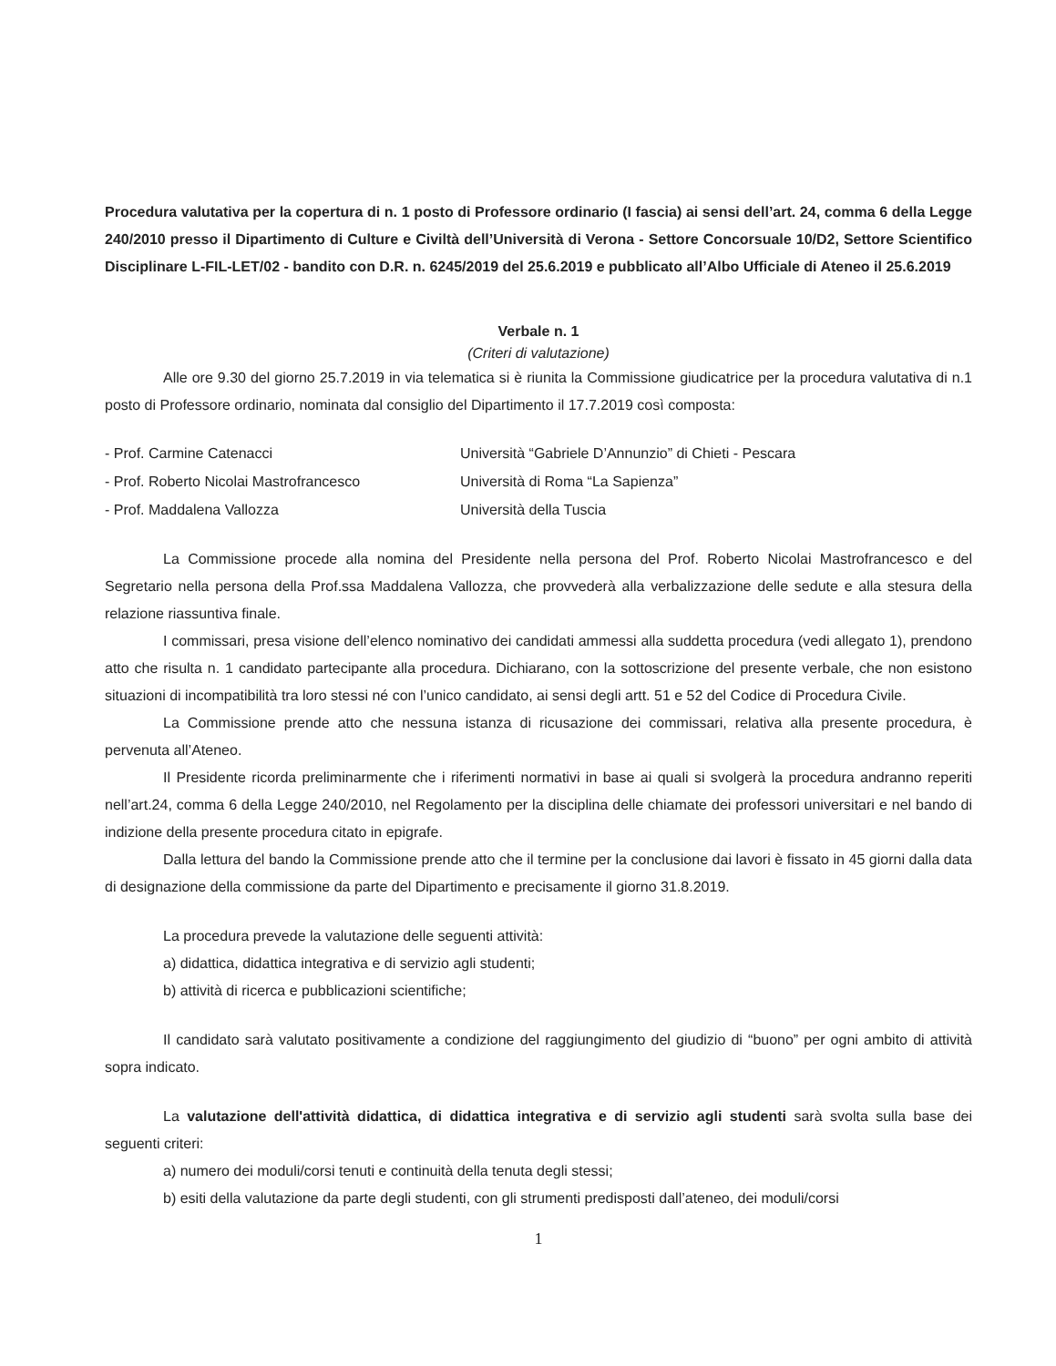Procedura valutativa per la copertura di n. 1 posto di Professore ordinario (I fascia) ai sensi dell’art. 24, comma 6 della Legge 240/2010 presso il Dipartimento di Culture e Civiltà dell’Università di Verona - Settore Concorsuale 10/D2, Settore Scientifico Disciplinare L-FIL-LET/02 - bandito con D.R. n. 6245/2019 del 25.6.2019 e pubblicato all’Albo Ufficiale di Ateneo il 25.6.2019
Verbale n. 1
(Criteri di valutazione)
Alle ore 9.30 del giorno 25.7.2019 in via telematica si è riunita la Commissione giudicatrice per la procedura valutativa di n.1 posto di Professore ordinario, nominata dal consiglio del Dipartimento il 17.7.2019 così composta:
- Prof. Carmine Catenacci Università “Gabriele D’Annunzio” di Chieti - Pescara
- Prof. Roberto Nicolai Mastrofrancesco Università di Roma “La Sapienza”
- Prof. Maddalena Vallozza Università della Tuscia
La Commissione procede alla nomina del Presidente nella persona del Prof. Roberto Nicolai Mastrofrancesco e del Segretario nella persona della Prof.ssa Maddalena Vallozza, che provvederà alla verbalizzazione delle sedute e alla stesura della relazione riassuntiva finale.
I commissari, presa visione dell’elenco nominativo dei candidati ammessi alla suddetta procedura (vedi allegato 1), prendono atto che risulta n. 1 candidato partecipante alla procedura. Dichiarano, con la sottoscrizione del presente verbale, che non esistono situazioni di incompatibilità tra loro stessi né con l’unico candidato, ai sensi degli artt. 51 e 52 del Codice di Procedura Civile.
La Commissione prende atto che nessuna istanza di ricusazione dei commissari, relativa alla presente procedura, è pervenuta all’Ateneo.
Il Presidente ricorda preliminarmente che i riferimenti normativi in base ai quali si svolgerà la procedura andranno reperiti nell’art.24, comma 6 della Legge 240/2010, nel Regolamento per la disciplina delle chiamate dei professori universitari e nel bando di indizione della presente procedura citato in epigrafe.
Dalla lettura del bando la Commissione prende atto che il termine per la conclusione dai lavori è fissato in 45 giorni dalla data di designazione della commissione da parte del Dipartimento e precisamente il giorno 31.8.2019.
La procedura prevede la valutazione delle seguenti attività:
a) didattica, didattica integrativa e di servizio agli studenti;
b) attività di ricerca e pubblicazioni scientifiche;
Il candidato sarà valutato positivamente a condizione del raggiungimento del giudizio di “buono” per ogni ambito di attività sopra indicato.
La valutazione dell'attività didattica, di didattica integrativa e di servizio agli studenti sarà svolta sulla base dei seguenti criteri:
a) numero dei moduli/corsi tenuti e continuità della tenuta degli stessi;
b) esiti della valutazione da parte degli studenti, con gli strumenti predisposti dall’ateneo, dei moduli/corsi
1